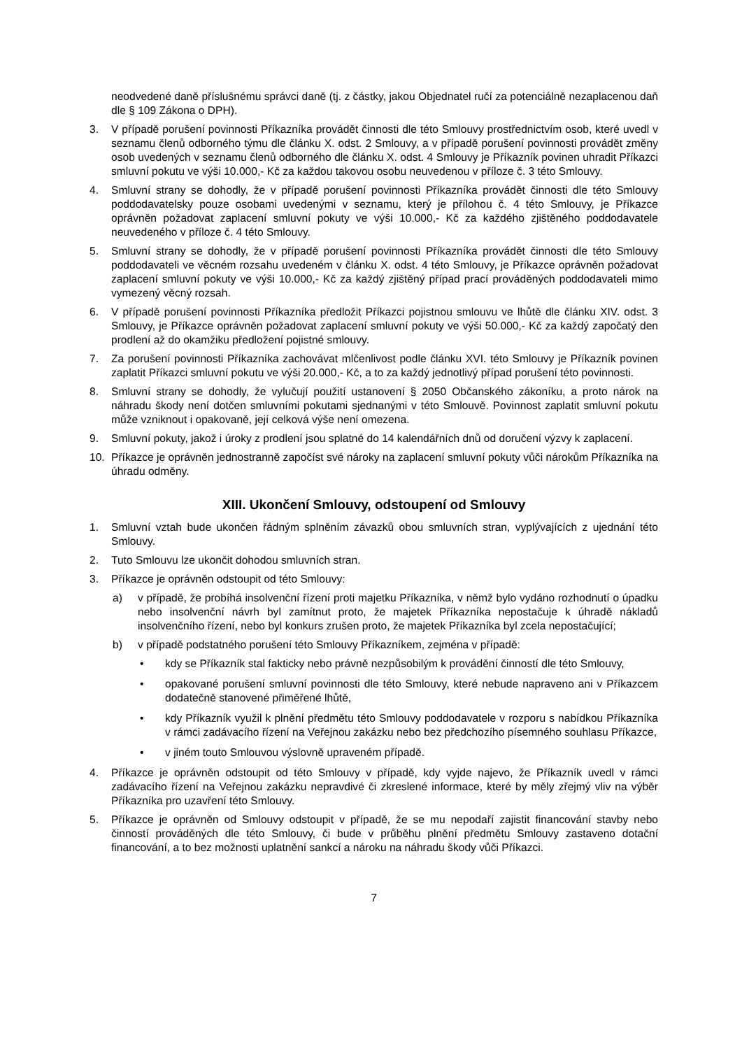neodvedené daně příslušnému správci daně (tj. z částky, jakou Objednatel ručí za potenciálně nezaplacenou daň dle § 109 Zákona o DPH).
3. V případě porušení povinnosti Příkazníka provádět činnosti dle této Smlouvy prostřednictvím osob, které uvedl v seznamu členů odborného týmu dle článku X. odst. 2 Smlouvy, a v případě porušení povinnosti provádět změny osob uvedených v seznamu členů odborného dle článku X. odst. 4 Smlouvy je Příkazník povinen uhradit Příkazci smluvní pokutu ve výši 10.000,- Kč za každou takovou osobu neuvedenou v příloze č. 3 této Smlouvy.
4. Smluvní strany se dohodly, že v případě porušení povinnosti Příkazníka provádět činnosti dle této Smlouvy poddodavatelsky pouze osobami uvedenými v seznamu, který je přílohou č. 4 této Smlouvy, je Příkazce oprávněn požadovat zaplacení smluvní pokuty ve výši 10.000,- Kč za každého zjištěného poddodavatele neuvedeného v příloze č. 4 této Smlouvy.
5. Smluvní strany se dohodly, že v případě porušení povinnosti Příkazníka provádět činnosti dle této Smlouvy poddodavateli ve věcném rozsahu uvedeném v článku X. odst. 4 této Smlouvy, je Příkazce oprávněn požadovat zaplacení smluvní pokuty ve výši 10.000,- Kč za každý zjištěný případ prací prováděných poddodavateli mimo vymezený věcný rozsah.
6. V případě porušení povinnosti Příkazníka předložit Příkazci pojistnou smlouvu ve lhůtě dle článku XIV. odst. 3 Smlouvy, je Příkazce oprávněn požadovat zaplacení smluvní pokuty ve výši 50.000,- Kč za každý započatý den prodlení až do okamžiku předložení pojistné smlouvy.
7. Za porušení povinnosti Příkazníka zachovávat mlčenlivost podle článku XVI. této Smlouvy je Příkazník povinen zaplatit Příkazci smluvní pokutu ve výši 20.000,- Kč, a to za každý jednotlivý případ porušení této povinnosti.
8. Smluvní strany se dohodly, že vylučují použití ustanovení § 2050 Občanského zákoníku, a proto nárok na náhradu škody není dotčen smluvními pokutami sjednanými v této Smlouvě. Povinnost zaplatit smluvní pokutu může vzniknout i opakovaně, její celková výše není omezena.
9. Smluvní pokuty, jakož i úroky z prodlení jsou splatné do 14 kalendářních dnů od doručení výzvy k zaplacení.
10. Příkazce je oprávněn jednostranně započíst své nároky na zaplacení smluvní pokuty vůči nárokům Příkazníka na úhradu odměny.
XIII. Ukončení Smlouvy, odstoupení od Smlouvy
1. Smluvní vztah bude ukončen řádným splněním závazků obou smluvních stran, vyplývajících z ujednání této Smlouvy.
2. Tuto Smlouvu lze ukončit dohodou smluvních stran.
3. Příkazce je oprávněn odstoupit od této Smlouvy:
a) v případě, že probíhá insolvenční řízení proti majetku Příkazníka, v němž bylo vydáno rozhodnutí o úpadku nebo insolvenční návrh byl zamítnut proto, že majetek Příkazníka nepostačuje k úhradě nákladů insolvenčního řízení, nebo byl konkurs zrušen proto, že majetek Příkazníka byl zcela nepostačující;
b) v případě podstatného porušení této Smlouvy Příkazníkem, zejména v případě:
• kdy se Příkazník stal fakticky nebo právně nezpůsobilým k provádění činností dle této Smlouvy,
• opakované porušení smluvní povinnosti dle této Smlouvy, které nebude napraveno ani v Příkazcem dodatečně stanovené přiměřené lhůtě,
• kdy Příkazník využil k plnění předmětu této Smlouvy poddodavatele v rozporu s nabídkou Příkazníka v rámci zadávacího řízení na Veřejnou zakázku nebo bez předchozího písemného souhlasu Příkazce,
• v jiném touto Smlouvou výslovně upraveném případě.
4. Příkazce je oprávněn odstoupit od této Smlouvy v případě, kdy vyjde najevo, že Příkazník uvedl v rámci zadávacího řízení na Veřejnou zakázku nepravdivé či zkreslené informace, které by měly zřejmý vliv na výběr Příkazníka pro uzavření této Smlouvy.
5. Příkazce je oprávněn od Smlouvy odstoupit v případě, že se mu nepodaří zajistit financování stavby nebo činností prováděných dle této Smlouvy, či bude v průběhu plnění předmětu Smlouvy zastaveno dotační financování, a to bez možnosti uplatnění sankcí a nároku na náhradu škody vůči Příkazci.
7